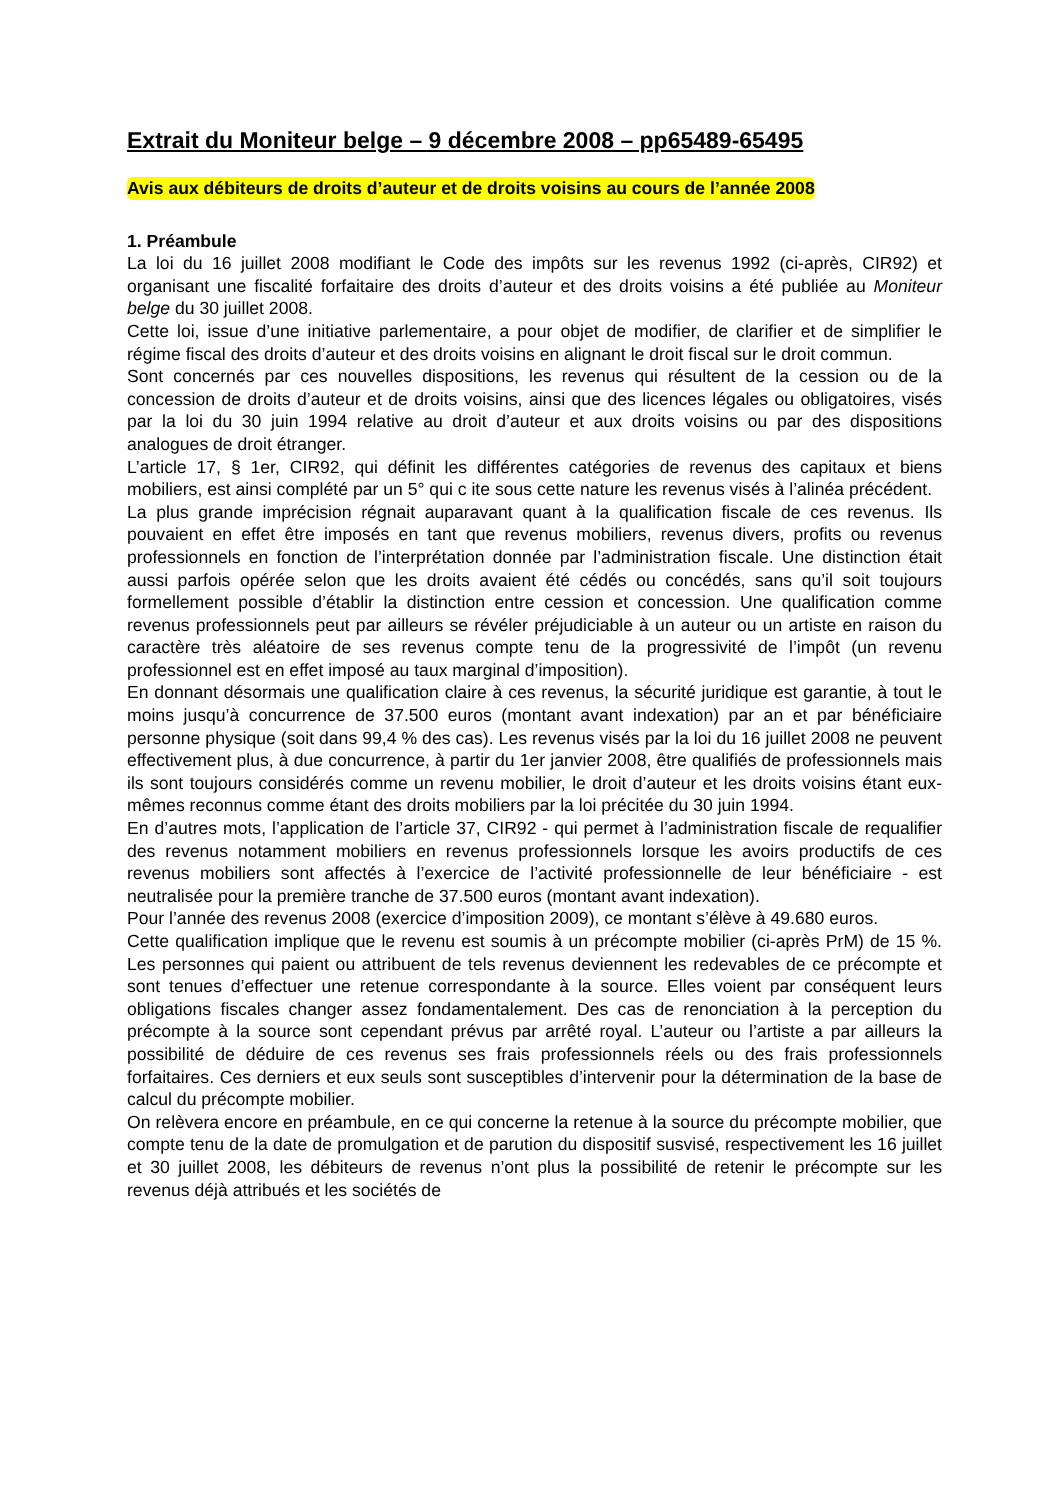Extrait du Moniteur belge – 9 décembre 2008 – pp65489-65495
Avis aux débiteurs de droits d’auteur et de droits voisins au cours de l’année 2008
1. Préambule
La loi du 16 juillet 2008 modifiant le Code des impôts sur les revenus 1992 (ci-après, CIR92) et organisant une fiscalité forfaitaire des droits d’auteur et des droits voisins a été publiée au Moniteur belge du 30 juillet 2008.
Cette loi, issue d’une initiative parlementaire, a pour objet de modifier, de clarifier et de simplifier le régime fiscal des droits d’auteur et des droits voisins en alignant le droit fiscal sur le droit commun.
Sont concernés par ces nouvelles dispositions, les revenus qui résultent de la cession ou de la concession de droits d’auteur et de droits voisins, ainsi que des licences légales ou obligatoires, visés par la loi du 30 juin 1994 relative au droit d’auteur et aux droits voisins ou par des dispositions analogues de droit étranger.
L’article 17, § 1er, CIR92, qui définit les différentes catégories de revenus des capitaux et biens mobiliers, est ainsi complété par un 5° qui c ite sous cette nature les revenus visés à l’alinéa précédent.
La plus grande imprécision régnait auparavant quant à la qualification fiscale de ces revenus. Ils pouvaient en effet être imposés en tant que revenus mobiliers, revenus divers, profits ou revenus professionnels en fonction de l’interprétation donnée par l’administration fiscale. Une distinction était aussi parfois opérée selon que les droits avaient été cédés ou concédés, sans qu’il soit toujours formellement possible d’établir la distinction entre cession et concession. Une qualification comme revenus professionnels peut par ailleurs se révéler préjudiciable à un auteur ou un artiste en raison du caractère très aléatoire de ses revenus compte tenu de la progressivité de l’impôt (un revenu professionnel est en effet imposé au taux marginal d’imposition).
En donnant désormais une qualification claire à ces revenus, la sécurité juridique est garantie, à tout le moins jusqu’à concurrence de 37.500 euros (montant avant indexation) par an et par bénéficiaire personne physique (soit dans 99,4 % des cas). Les revenus visés par la loi du 16 juillet 2008 ne peuvent effectivement plus, à due concurrence, à partir du 1er janvier 2008, être qualifiés de professionnels mais ils sont toujours considérés comme un revenu mobilier, le droit d’auteur et les droits voisins étant eux-mêmes reconnus comme étant des droits mobiliers par la loi précitée du 30 juin 1994.
En d’autres mots, l’application de l’article 37, CIR92 - qui permet à l’administration fiscale de requalifier des revenus notamment mobiliers en revenus professionnels lorsque les avoirs productifs de ces revenus mobiliers sont affectés à l’exercice de l’activité professionnelle de leur bénéficiaire - est neutralisée pour la première tranche de 37.500 euros (montant avant indexation).
Pour l’année des revenus 2008 (exercice d’imposition 2009), ce montant s’élève à 49.680 euros.
Cette qualification implique que le revenu est soumis à un précompte mobilier (ci-après PrM) de 15 %. Les personnes qui paient ou attribuent de tels revenus deviennent les redevables de ce précompte et sont tenues d’effectuer une retenue correspondante à la source. Elles voient par conséquent leurs obligations fiscales changer assez fondamentalement. Des cas de renonciation à la perception du précompte à la source sont cependant prévus par arrêté royal. L’auteur ou l’artiste a par ailleurs la possibilité de déduire de ces revenus ses frais professionnels réels ou des frais professionnels forfaitaires. Ces derniers et eux seuls sont susceptibles d’intervenir pour la détermination de la base de calcul du précompte mobilier.
On relèvera encore en préambule, en ce qui concerne la retenue à la source du précompte mobilier, que compte tenu de la date de promulgation et de parution du dispositif susvisé, respectivement les 16 juillet et 30 juillet 2008, les débiteurs de revenus n’ont plus la possibilité de retenir le précompte sur les revenus déjà attribués et les sociétés de